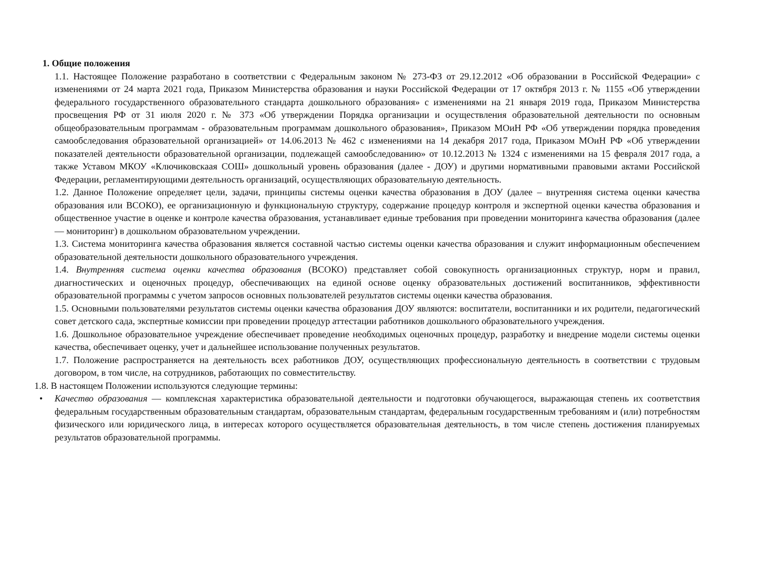1. Общие положения
1.1. Настоящее Положение разработано в соответствии с Федеральным законом № 273-ФЗ от 29.12.2012 «Об образовании в Российской Федерации» с изменениями от 24 марта 2021 года, Приказом Министерства образования и науки Российской Федерации от 17 октября 2013 г. № 1155 «Об утверждении федерального государственного образовательного стандарта дошкольного образования» с изменениями на 21 января 2019 года, Приказом Министерства просвещения РФ от 31 июля 2020 г. № 373 «Об утверждении Порядка организации и осуществления образовательной деятельности по основным общеобразовательным программам - образовательным программам дошкольного образования», Приказом МОиН РФ «Об утверждении порядка проведения самообследования образовательной организацией» от 14.06.2013 № 462 с изменениями на 14 декабря 2017 года, Приказом МОиН РФ «Об утверждении показателей деятельности образовательной организации, подлежащей самообследованию» от 10.12.2013 № 1324 с изменениями на 15 февраля 2017 года, а также Уставом МКОУ «Ключиковскаая СОШ» дошкольный уровень образования (далее - ДОУ) и другими нормативными правовыми актами Российской Федерации, регламентирующими деятельность организаций, осуществляющих образовательную деятельность.
1.2. Данное Положение определяет цели, задачи, принципы системы оценки качества образования в ДОУ (далее – внутренняя система оценки качества образования или ВСОКО), ее организационную и функциональную структуру, содержание процедур контроля и экспертной оценки качества образования и общественное участие в оценке и контроле качества образования, устанавливает единые требования при проведении мониторинга качества образования (далее — мониторинг) в дошкольном образовательном учреждении.
1.3. Система мониторинга качества образования является составной частью системы оценки качества образования и служит информационным обеспечением образовательной деятельности дошкольного образовательного учреждения.
1.4. Внутренняя система оценки качества образования (ВСОКО) представляет собой совокупность организационных структур, норм и правил, диагностических и оценочных процедур, обеспечивающих на единой основе оценку образовательных достижений воспитанников, эффективности образовательной программы с учетом запросов основных пользователей результатов системы оценки качества образования.
1.5. Основными пользователями результатов системы оценки качества образования ДОУ являются: воспитатели, воспитанники и их родители, педагогический совет детского сада, экспертные комиссии при проведении процедур аттестации работников дошкольного образовательного учреждения.
1.6. Дошкольное образовательное учреждение обеспечивает проведение необходимых оценочных процедур, разработку и внедрение модели системы оценки качества, обеспечивает оценку, учет и дальнейшее использование полученных результатов.
1.7. Положение распространяется на деятельность всех работников ДОУ, осуществляющих профессиональную деятельность в соответствии с трудовым договором, в том числе, на сотрудников, работающих по совместительству.
1.8. В настоящем Положении используются следующие термины:
• Качество образования — комплексная характеристика образовательной деятельности и подготовки обучающегося, выражающая степень их соответствия федеральным государственным образовательным стандартам, образовательным стандартам, федеральным государственным требованиям и (или) потребностям физического или юридического лица, в интересах которого осуществляется образовательная деятельность, в том числе степень достижения планируемых результатов образовательной программы.